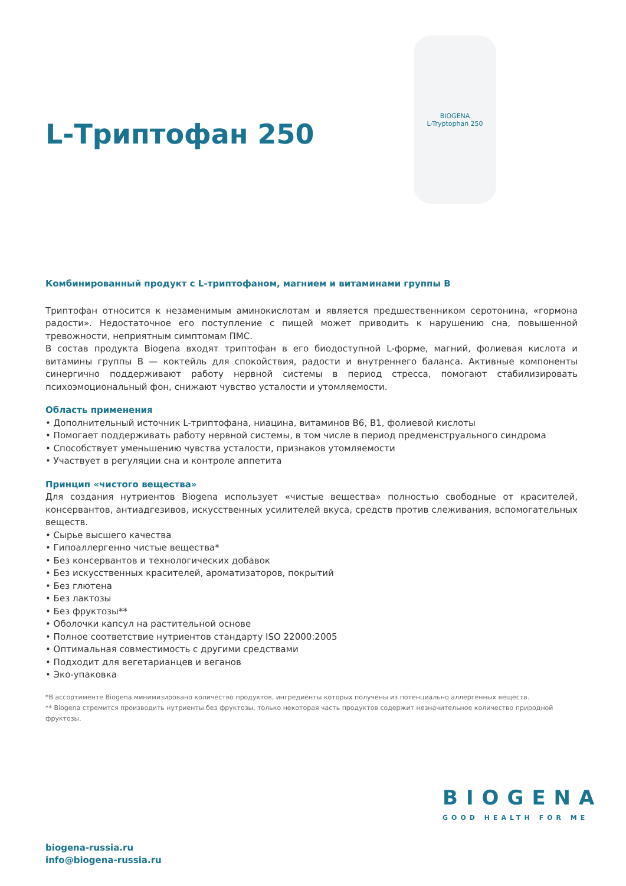L-Триптофан 250
BIOGENA
L-Tryptophan 250
Комбинированный продукт с L-триптофаном, магнием и витаминами группы В
Триптофан относится к незаменимым аминокислотам и является предшественником серотонина, «гормона радости». Недостаточное его поступление с пищей может приводить к нарушению сна, повышенной тревожности, неприятным симптомам ПМС.
В состав продукта Biogena входят триптофан в его биодоступной L-форме, магний, фолиевая кислота и витамины группы В — коктейль для спокойствия, радости и внутреннего баланса. Активные компоненты синергично поддерживают работу нервной системы в период стресса, помогают стабилизировать психоэмоциональный фон, снижают чувство усталости и утомляемости.
Область применения
• Дополнительный источник L-триптофана, ниацина, витаминов В6, В1, фолиевой кислоты
• Помогает поддерживать работу нервной системы, в том числе в период предменструального синдрома
• Способствует уменьшению чувства усталости, признаков утомляемости
• Участвует в регуляции сна и контроле аппетита
Принцип «чистого вещества»
Для создания нутриентов Biogena использует «чистые вещества» полностью свободные от красителей, консервантов, антиадгезивов, искусственных усилителей вкуса, средств против слеживания, вспомогательных веществ.
• Сырье высшего качества
• Гипоаллергенно чистые вещества*
• Без консервантов и технологических добавок
• Без искусственных красителей, ароматизаторов, покрытий
• Без глютена
• Без лактозы
• Без фруктозы**
• Оболочки капсул на растительной основе
• Полное соответствие нутриентов стандарту ISO 22000:2005
• Оптимальная совместимость с другими средствами
• Подходит для вегетарианцев и веганов
• Эко-упаковка
*В ассортименте Biogena минимизировано количество продуктов, ингредиенты которых получены из потенциально аллергенных веществ.
** Biogena стремится производить нутриенты без фруктозы, только некоторая часть продуктов содержит незначительное количество природной фруктозы.
BIOGENA
GOOD HEALTH FOR ME
biogena-russia.ru
info@biogena-russia.ru